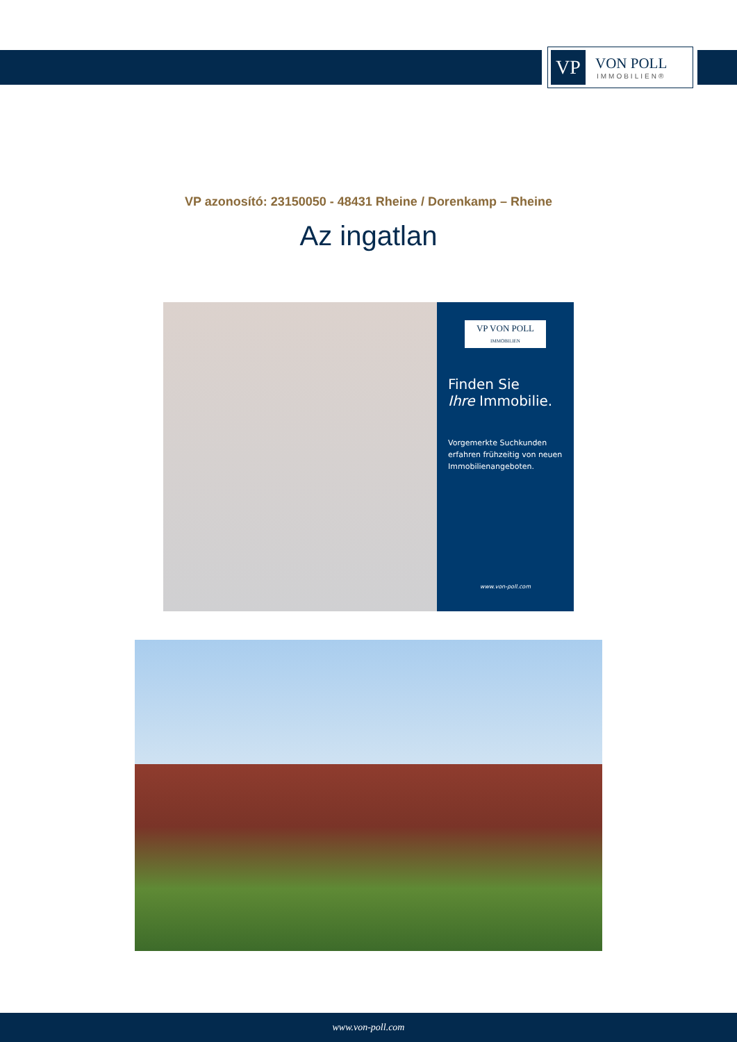VP
VON POLL
IMMOBILIEN®
VP azonosító: 23150050 - 48431 Rheine / Dorenkamp – Rheine
Az ingatlan
VP VON POLL
IMMOBILIEN
Finden Sie
Ihre Immobilie.
Vorgemerkte Suchkunden erfahren frühzeitig von neuen Immobilienangeboten.
www.von-poll.com
www.von-poll.com